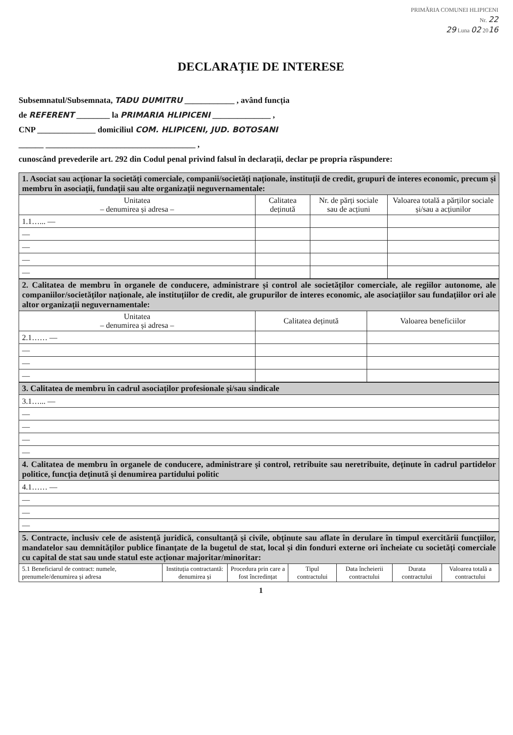PRIMĂRIA COMUNEI HLIPICENI
Nr. 22
29 Luna 02 2016
DECLARAȚIE DE INTERESE
Subsemnatul/Subsemnata, TADU DUMITRU ____________ , având funcția
de REFERENT ________ la PRIMARIA HLIPICENI ______________ ,
CNP ______________ domiciliul COM. HLIPICENI, JUD. BOTOSANI
______ ____________________________________ ,
cunoscând prevederile art. 292 din Codul penal privind falsul în declarații, declar pe propria răspundere:
| 1. Asociat sau acționar la societăți comerciale, companii/societăți naționale, instituții de credit, grupuri de interes economic, precum și membru în asociații, fundații sau alte organizații neguvernamentale: | | | |
| Unitatea – denumirea și adresa – | Calitatea deținută | Nr. de părți sociale sau de acțiuni | Valoarea totală a părților sociale și/sau a acțiunilor |
| 1.1…... — | | | |
| — | | | |
| — | | | |
| — | | | |
| — | | | |
| 2. Calitatea de membru în organele de conducere, administrare și control ale societăților comerciale, ale regiilor autonome, ale companiilor/societăților naționale, ale instituțiilor de credit, ale grupurilor de interes economic, ale asociațiilor sau fundațiilor ori ale altor organizații neguvernamentale: | | |
| Unitatea – denumirea și adresa – | Calitatea deținută | Valoarea beneficiilor |
| 2.1…… — | | |
| — | | |
| — | | |
| — | | |
| 3. Calitatea de membru în cadrul asociaților profesionale și/sau sindicale |
| 3.1…... — |
| — |
| — |
| — |
| — |
| 4. Calitatea de membru în organele de conducere, administrare și control, retribuite sau neretribuite, deținute în cadrul partidelor politice, funcția deținută și denumirea partidului politic |
| 4.1…… — |
| — |
| — |
| — |
| 5. Contracte, inclusiv cele de asistență juridică, consultanță și civile, obținute sau aflate în derulare în timpul exercitării funcțiilor, mandatelor sau demnităților publice finanțate de la bugetul de stat, local și din fonduri externe ori încheiate cu societăți comerciale cu capital de stat sau unde statul este acționar majoritar/minoritar: | | | | | | |
| 5.1 Beneficiarul de contract: numele, prenumele/denumirea și adresa | Instituția contractantă: denumirea și | Procedura prin care a fost încredințat | Tipul contractului | Data încheierii contractului | Durata contractului | Valoarea totală a contractului |
1